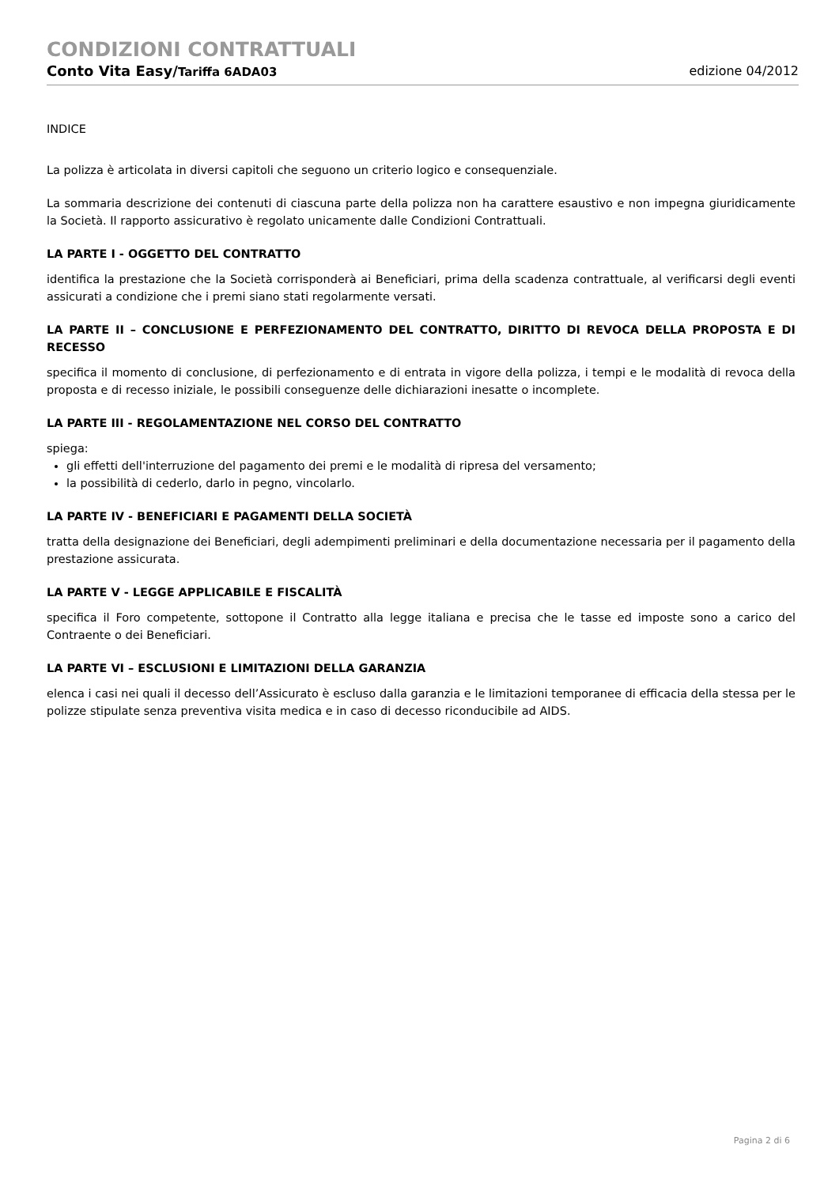CONDIZIONI CONTRATTUALI
Conto Vita Easy/Tariffa 6ADA03 edizione 04/2012
INDICE
La polizza è articolata in diversi capitoli che seguono un criterio logico e consequenziale.
La sommaria descrizione dei contenuti di ciascuna parte della polizza non ha carattere esaustivo e non impegna giuridicamente la Società. Il rapporto assicurativo è regolato unicamente dalle Condizioni Contrattuali.
LA PARTE I - OGGETTO DEL CONTRATTO
identifica la prestazione che la Società corrisponderà ai Beneficiari, prima della scadenza contrattuale, al verificarsi degli eventi assicurati a condizione che i premi siano stati regolarmente versati.
LA PARTE II – CONCLUSIONE E PERFEZIONAMENTO DEL CONTRATTO, DIRITTO DI REVOCA DELLA PROPOSTA E DI RECESSO
specifica il momento di conclusione, di perfezionamento e di entrata in vigore della polizza, i tempi e le modalità di revoca della proposta e di recesso iniziale, le possibili conseguenze delle dichiarazioni inesatte o incomplete.
LA PARTE III - REGOLAMENTAZIONE NEL CORSO DEL CONTRATTO
spiega:
gli effetti dell'interruzione del pagamento dei premi e le modalità di ripresa del versamento;
la possibilità di cederlo, darlo in pegno, vincolarlo.
LA PARTE IV - BENEFICIARI E PAGAMENTI DELLA SOCIETÀ
tratta della designazione dei Beneficiari, degli adempimenti preliminari e della documentazione necessaria per il pagamento della prestazione assicurata.
LA PARTE V - LEGGE APPLICABILE E FISCALITÀ
specifica il Foro competente, sottopone il Contratto alla legge italiana e precisa che le tasse ed imposte sono a carico del Contraente o dei Beneficiari.
LA PARTE VI – ESCLUSIONI E LIMITAZIONI DELLA GARANZIA
elenca i casi nei quali il decesso dell’Assicurato è escluso dalla garanzia e le limitazioni temporanee di efficacia della stessa per le polizze stipulate senza preventiva visita medica e in caso di decesso riconducibile ad AIDS.
Pagina 2 di 6